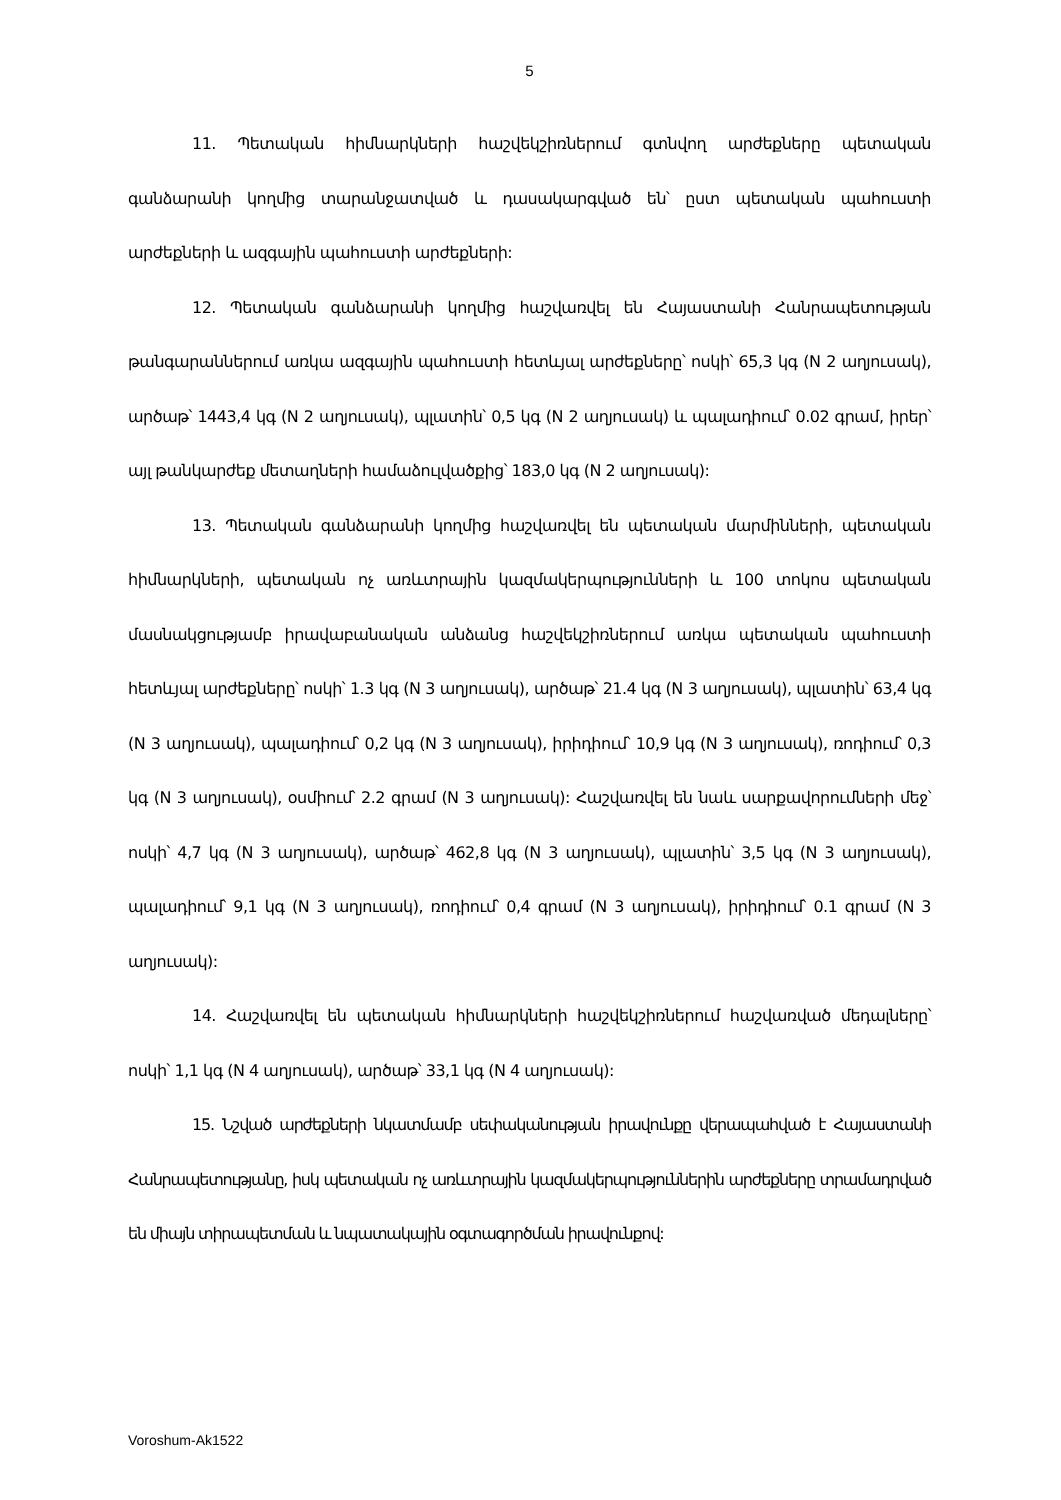5
11. Պետական հիմնարկների հաշվեկշիռներում գտնվող արժեքները պետական գանձարանի կողմից տարանջատված և դասակարգված են՝ ըստ պետական պահուստի արժեքների և ազգային պահուստի արժեքների:
12. Պետական գանձարանի կողմից հաշվառվել են Հայաստանի Հանրապետության թանգարաններում առկա ազգային պահուստի հետևյալ արժեքները՝ ոսկի՝ 65,3 կգ (N 2 աղյուսակ), արծաթ՝ 1443,4 կգ (N 2 աղյուսակ), պլատին՝ 0,5 կգ (N 2 աղյուսակ) և պալադիում՝ 0.02 գրամ, իրեր՝ այլ թանկարժեք մետաղների համաձուլվածքից՝ 183,0 կգ (N 2 աղյուսակ):
13. Պետական գանձարանի կողմից հաշվառվել են պետական մարմինների, պետական հիմնարկների, պետական ոչ առևտրային կազմակերպությունների և 100 տոկոս պետական մասնակցությամբ իրավաբանական անձանց հաշվեկշիռներում առկա պետական պահուստի հետևյալ արժեքները՝ ոսկի՝ 1.3 կգ (N 3 աղյուսակ), արծաթ՝ 21.4 կգ (N 3 աղյուսակ), պլատին՝ 63,4 կգ (N 3 աղյուսակ), պալադիում՝ 0,2 կգ (N 3 աղյուսակ), իրիդիում՝ 10,9 կգ (N 3 աղյուսակ), ռոդիում՝ 0,3 կգ (N 3 աղյուսակ), օսմիում՝ 2.2 գրամ (N 3 աղյուսակ): Հաշվառվել են նաև սարքավորումների մեջ՝ ոսկի՝ 4,7 կգ (N 3 աղյուսակ), արծաթ՝ 462,8 կգ (N 3 աղյուսակ), պլատին՝ 3,5 կգ (N 3 աղյուսակ), պալադիում՝ 9,1 կգ (N 3 աղյուսակ), ռոդիում՝ 0,4 գրամ (N 3 աղյուսակ), իրիդիում՝ 0.1 գրամ (N 3 աղյուսակ):
14. Հաշվառվել են պետական հիմնարկների հաշվեկշիռներում հաշվառված մեդալները՝ ոսկի՝ 1,1 կգ (N 4 աղյուսակ), արծաթ՝ 33,1 կգ (N 4 աղյուսակ):
15. Նշված արժեքների նկատմամբ սեփականության իրավունքը վերապահված է Հայաստանի Հանրապետությանը, իսկ պետական ոչ առևտրային կազմակերպություններին արժեքները տրամադրված են միայն տիրապետման և նպատակային օգտագործման իրավունքով:
Voroshum-Ak1522